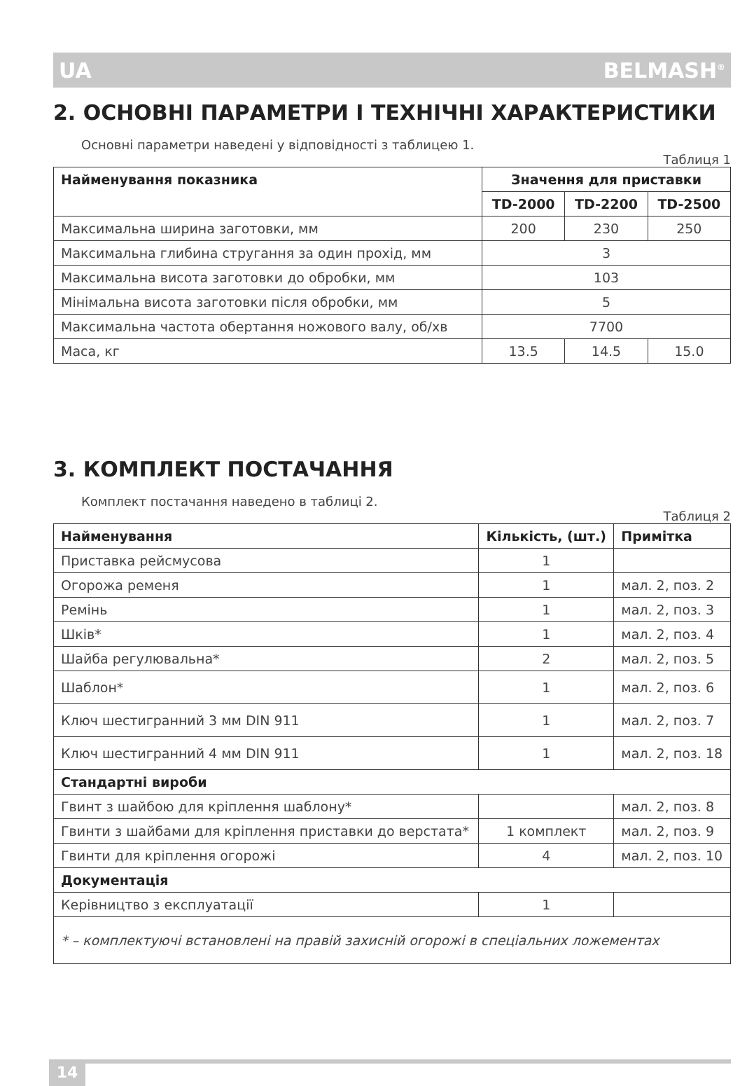UA BELMASH<sup>®</sup>
2. ОСНОВНІ ПАРАМЕТРИ І ТЕХНІЧНІ ХАРАКТЕРИСТИКИ
Основні параметри наведені у відповідності з таблицею 1.
Таблиця 1
| Найменування показника | Значення для приставки | | |
| --- | --- | --- | --- |
| | TD-2000 | TD-2200 | TD-2500 |
| Максимальна ширина заготовки, мм | 200 | 230 | 250 |
| Максимальна глибина стругання за один прохід, мм | 3 | | |
| Максимальна висота заготовки до обробки, мм | 103 | | |
| Мінімальна висота заготовки після обробки, мм | 5 | | |
| Максимальна частота обертання ножового валу, об/хв | 7700 | | |
| Маса, кг | 13.5 | 14.5 | 15.0 |
3. КОМПЛЕКТ ПОСТАЧАННЯ
Комплект постачання наведено в таблиці 2.
Таблиця 2
| Найменування | Кількість, (шт.) | Примітка |
| --- | --- | --- |
| Приставка рейсмусова | 1 | |
| Огорожа ременя | 1 | мал. 2, поз. 2 |
| Ремінь | 1 | мал. 2, поз. 3 |
| Шків* | 1 | мал. 2, поз. 4 |
| Шайба регулювальна* | 2 | мал. 2, поз. 5 |
| Шаблон* | 1 | мал. 2, поз. 6 |
| Ключ шестигранний 3 мм DIN 911 | 1 | мал. 2, поз. 7 |
| Ключ шестигранний 4 мм DIN 911 | 1 | мал. 2, поз. 18 |
| Стандартні вироби | | |
| Гвинт з шайбою для кріплення шаблону* | | мал. 2, поз. 8 |
| Гвинти з шайбами для кріплення приставки до верстата* | 1 комплект | мал. 2, поз. 9 |
| Гвинти для кріплення огорожі | 4 | мал. 2, поз. 10 |
| Документація | | |
| Керівництво з експлуатації | 1 | |
| * – комплектуючі встановлені на правій захисній огорожі в спеціальних ложементах | | |
14